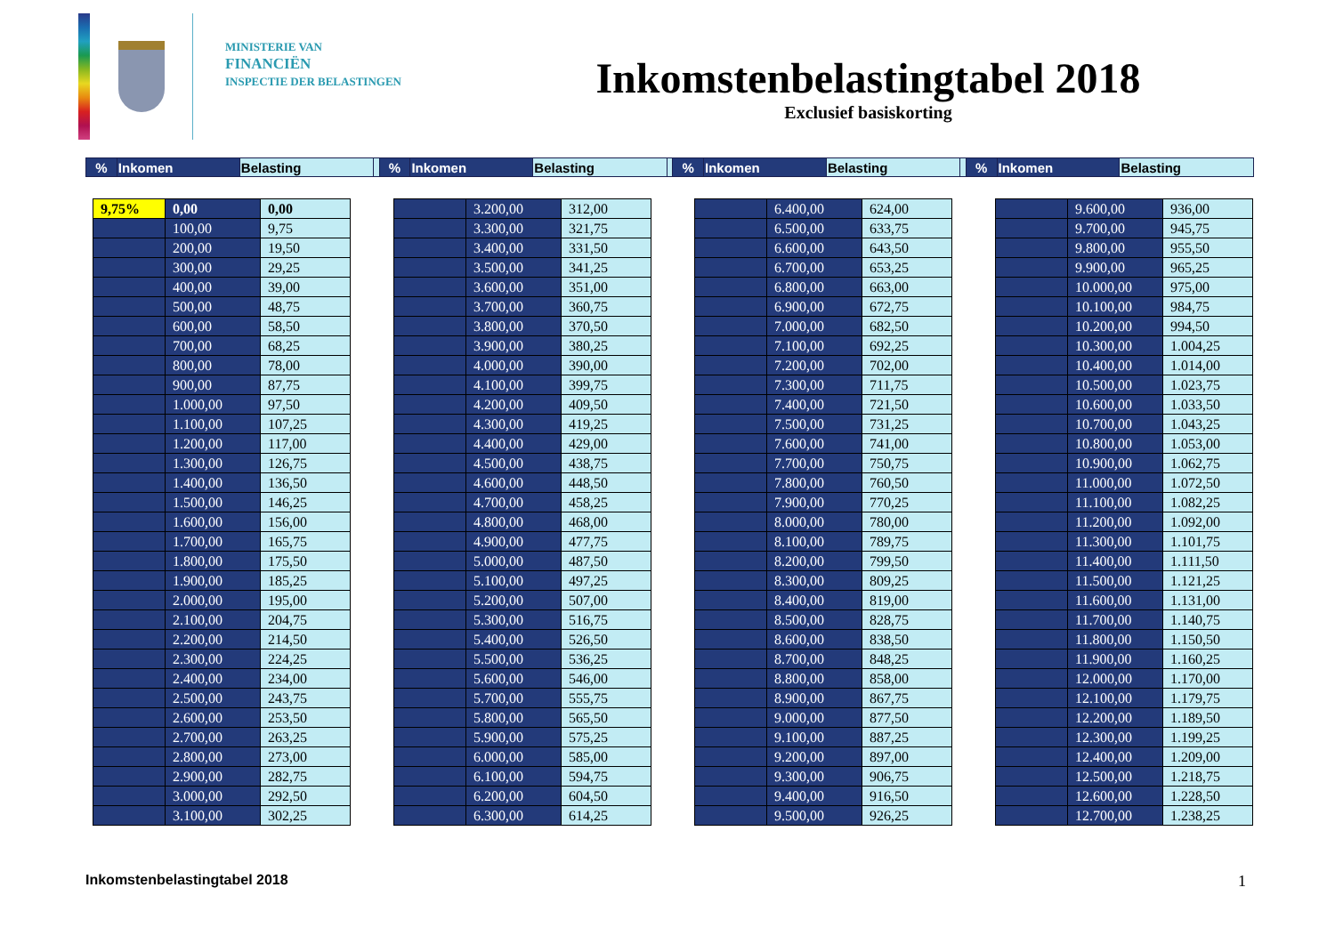MINISTERIE VAN
FINANCIËN
INSPECTIE DER BELASTINGEN
Inkomstenbelastingtabel 2018
Exclusief basiskorting
| % | Inkomen | Belasting | | % | Inkomen | Belasting | | % | Inkomen | Belasting | | % | Inkomen | Belasting |
| 9,75% | 0,00 | 0,00 |
| | 100,00 | 9,75 |
| | 200,00 | 19,50 |
| | 300,00 | 29,25 |
| | 400,00 | 39,00 |
| | 500,00 | 48,75 |
| | 600,00 | 58,50 |
| | 700,00 | 68,25 |
| | 800,00 | 78,00 |
| | 900,00 | 87,75 |
| | 1.000,00 | 97,50 |
| | 1.100,00 | 107,25 |
| | 1.200,00 | 117,00 |
| | 1.300,00 | 126,75 |
| | 1.400,00 | 136,50 |
| | 1.500,00 | 146,25 |
| | 1.600,00 | 156,00 |
| | 1.700,00 | 165,75 |
| | 1.800,00 | 175,50 |
| | 1.900,00 | 185,25 |
| | 2.000,00 | 195,00 |
| | 2.100,00 | 204,75 |
| | 2.200,00 | 214,50 |
| | 2.300,00 | 224,25 |
| | 2.400,00 | 234,00 |
| | 2.500,00 | 243,75 |
| | 2.600,00 | 253,50 |
| | 2.700,00 | 263,25 |
| | 2.800,00 | 273,00 |
| | 2.900,00 | 282,75 |
| | 3.000,00 | 292,50 |
| | 3.100,00 | 302,25 |
| | 3.200,00 | 312,00 |
| | 3.300,00 | 321,75 |
| | 3.400,00 | 331,50 |
| | 3.500,00 | 341,25 |
| | 3.600,00 | 351,00 |
| | 3.700,00 | 360,75 |
| | 3.800,00 | 370,50 |
| | 3.900,00 | 380,25 |
| | 4.000,00 | 390,00 |
| | 4.100,00 | 399,75 |
| | 4.200,00 | 409,50 |
| | 4.300,00 | 419,25 |
| | 4.400,00 | 429,00 |
| | 4.500,00 | 438,75 |
| | 4.600,00 | 448,50 |
| | 4.700,00 | 458,25 |
| | 4.800,00 | 468,00 |
| | 4.900,00 | 477,75 |
| | 5.000,00 | 487,50 |
| | 5.100,00 | 497,25 |
| | 5.200,00 | 507,00 |
| | 5.300,00 | 516,75 |
| | 5.400,00 | 526,50 |
| | 5.500,00 | 536,25 |
| | 5.600,00 | 546,00 |
| | 5.700,00 | 555,75 |
| | 5.800,00 | 565,50 |
| | 5.900,00 | 575,25 |
| | 6.000,00 | 585,00 |
| | 6.100,00 | 594,75 |
| | 6.200,00 | 604,50 |
| | 6.300,00 | 614,25 |
| | 6.400,00 | 624,00 |
| | 6.500,00 | 633,75 |
| | 6.600,00 | 643,50 |
| | 6.700,00 | 653,25 |
| | 6.800,00 | 663,00 |
| | 6.900,00 | 672,75 |
| | 7.000,00 | 682,50 |
| | 7.100,00 | 692,25 |
| | 7.200,00 | 702,00 |
| | 7.300,00 | 711,75 |
| | 7.400,00 | 721,50 |
| | 7.500,00 | 731,25 |
| | 7.600,00 | 741,00 |
| | 7.700,00 | 750,75 |
| | 7.800,00 | 760,50 |
| | 7.900,00 | 770,25 |
| | 8.000,00 | 780,00 |
| | 8.100,00 | 789,75 |
| | 8.200,00 | 799,50 |
| | 8.300,00 | 809,25 |
| | 8.400,00 | 819,00 |
| | 8.500,00 | 828,75 |
| | 8.600,00 | 838,50 |
| | 8.700,00 | 848,25 |
| | 8.800,00 | 858,00 |
| | 8.900,00 | 867,75 |
| | 9.000,00 | 877,50 |
| | 9.100,00 | 887,25 |
| | 9.200,00 | 897,00 |
| | 9.300,00 | 906,75 |
| | 9.400,00 | 916,50 |
| | 9.500,00 | 926,25 |
| | 9.600,00 | 936,00 |
| | 9.700,00 | 945,75 |
| | 9.800,00 | 955,50 |
| | 9.900,00 | 965,25 |
| | 10.000,00 | 975,00 |
| | 10.100,00 | 984,75 |
| | 10.200,00 | 994,50 |
| | 10.300,00 | 1.004,25 |
| | 10.400,00 | 1.014,00 |
| | 10.500,00 | 1.023,75 |
| | 10.600,00 | 1.033,50 |
| | 10.700,00 | 1.043,25 |
| | 10.800,00 | 1.053,00 |
| | 10.900,00 | 1.062,75 |
| | 11.000,00 | 1.072,50 |
| | 11.100,00 | 1.082,25 |
| | 11.200,00 | 1.092,00 |
| | 11.300,00 | 1.101,75 |
| | 11.400,00 | 1.111,50 |
| | 11.500,00 | 1.121,25 |
| | 11.600,00 | 1.131,00 |
| | 11.700,00 | 1.140,75 |
| | 11.800,00 | 1.150,50 |
| | 11.900,00 | 1.160,25 |
| | 12.000,00 | 1.170,00 |
| | 12.100,00 | 1.179,75 |
| | 12.200,00 | 1.189,50 |
| | 12.300,00 | 1.199,25 |
| | 12.400,00 | 1.209,00 |
| | 12.500,00 | 1.218,75 |
| | 12.600,00 | 1.228,50 |
| | 12.700,00 | 1.238,25 |
Inkomstenbelastingtabel 2018 1